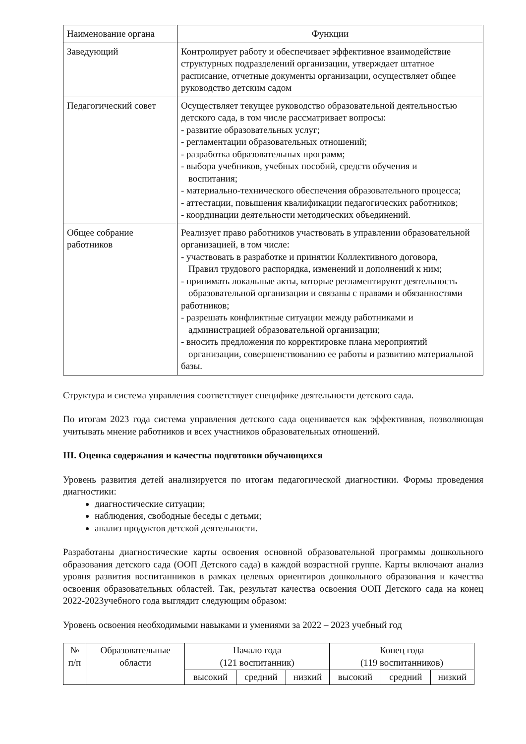| Наименование органа | Функции |
| --- | --- |
| Заведующий | Контролирует работу и обеспечивает эффективное взаимодействие структурных подразделений организации, утверждает штатное расписание, отчетные документы организации, осуществляет общее руководство детским садом |
| Педагогический совет | Осуществляет текущее руководство образовательной деятельностью детского сада, в том числе рассматривает вопросы: - развитие образовательных услуг; - регламентации образовательных отношений; - разработка образовательных программ; - выбора учебников, учебных пособий, средств обучения и воспитания; - материально-технического обеспечения образовательного процесса; - аттестации, повышения квалификации педагогических работников; - координации деятельности методических объединений. |
| Общее собрание работников | Реализует право работников участвовать в управлении образовательной организацией, в том числе: - участвовать в разработке и принятии Коллективного договора, Правил трудового распорядка, изменений и дополнений к ним; - принимать локальные акты, которые регламентируют деятельность образовательной организации и связаны с правами и обязанностями работников; - разрешать конфликтные ситуации между работниками и администрацией образовательной организации; - вносить предложения по корректировке плана мероприятий организации, совершенствованию ее работы и развитию материальной базы. |
Структура и система управления соответствует специфике деятельности детского сада.
По итогам 2023 года система управления детского сада оценивается как эффективная, позволяющая учитывать мнение работников и всех участников образовательных отношений.
III. Оценка содержания и качества подготовки обучающихся
Уровень развития детей анализируется по итогам педагогической диагностики. Формы проведения диагностики:
диагностические ситуации;
наблюдения, свободные беседы с детьми;
анализ продуктов детской деятельности.
Разработаны диагностические карты освоения основной образовательной программы дошкольного образования детского сада (ООП Детского сада) в каждой возрастной группе. Карты включают анализ уровня развития воспитанников в рамках целевых ориентиров дошкольного образования и качества освоения образовательных областей. Так, результат качества освоения ООП Детского сада на конец 2022-2023учебного года выглядит следующим образом:
Уровень освоения необходимыми навыками и умениями за 2022 – 2023 учебный год
| № п/п | Образовательные области | Начало года (121 воспитанник) | | | Конец года (119 воспитанников) | | |
| --- | --- | --- | --- | --- | --- | --- | --- |
| | | высокий | средний | низкий | высокий | средний | низкий |